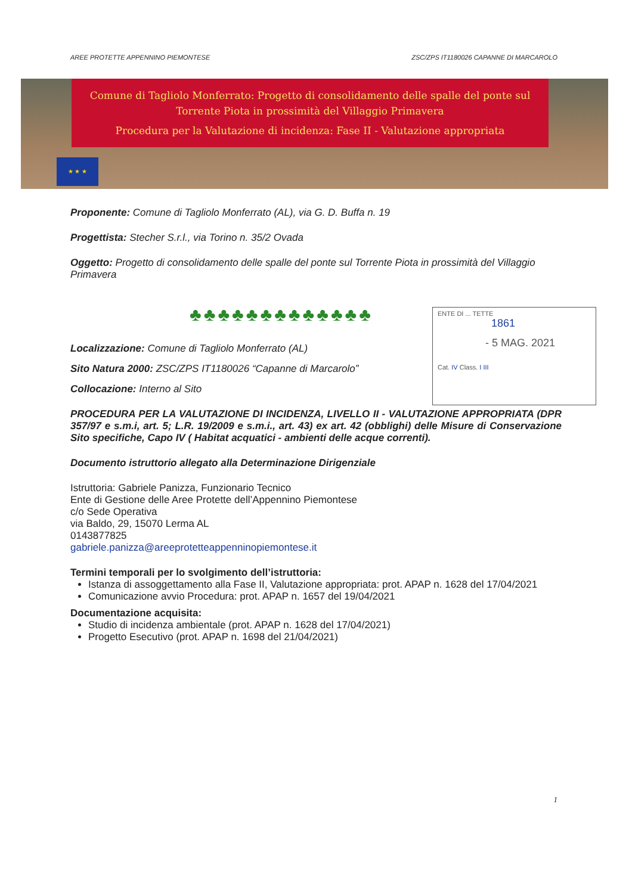AREE PROTETTE APPENNINO PIEMONTESE ZSC/ZPS IT1180026 CAPANNE DI MARCAROLO
Comune di Tagliolo Monferrato: Progetto di consolidamento delle spalle del ponte sul Torrente Piota in prossimità del Villaggio Primavera
Procedura per la Valutazione di incidenza: Fase II - Valutazione appropriata
★ ★ ★
Proponente: Comune di Tagliolo Monferrato (AL), via G. D. Buffa n. 19
Progettista: Stecher S.r.l., via Torino n. 35/2 Ovada
Oggetto: Progetto di consolidamento delle spalle del ponte sul Torrente Piota in prossimità del Villaggio Primavera
♣♣♣♣♣♣♣♣♣♣♣♣♣
Localizzazione: Comune di Tagliolo Monferrato (AL)
Sito Natura 2000: ZSC/ZPS IT1180026 “Capanne di Marcarolo”
Collocazione: Interno al Sito
PROCEDURA PER LA VALUTAZIONE DI INCIDENZA, LIVELLO II - VALUTAZIONE APPROPRIATA (DPR 357/97 e s.m.i, art. 5; L.R. 19/2009 e s.m.i., art. 43) ex art. 42 (obblighi) delle Misure di Conservazione Sito specifiche, Capo IV ( Habitat acquatici - ambienti delle acque correnti).
Documento istruttorio allegato alla Determinazione Dirigenziale
Istruttoria: Gabriele Panizza, Funzionario Tecnico
Ente di Gestione delle Aree Protette dell’Appennino Piemontese
c/o Sede Operativa
via Baldo, 29, 15070 Lerma AL
0143877825
gabriele.panizza@areeprotetteappenninopiemontese.it
Termini temporali per lo svolgimento dell’istruttoria:
Istanza di assoggettamento alla Fase II, Valutazione appropriata: prot. APAP n. 1628 del 17/04/2021
Comunicazione avvio Procedura: prot. APAP n. 1657 del 19/04/2021
Documentazione acquisita:
Studio di incidenza ambientale (prot. APAP n. 1628 del 17/04/2021)
Progetto Esecutivo (prot. APAP n. 1698 del 21/04/2021)
ENTE DI ... TETTE
1861
- 5 MAG. 2021
Cat. IV Class. I III
1